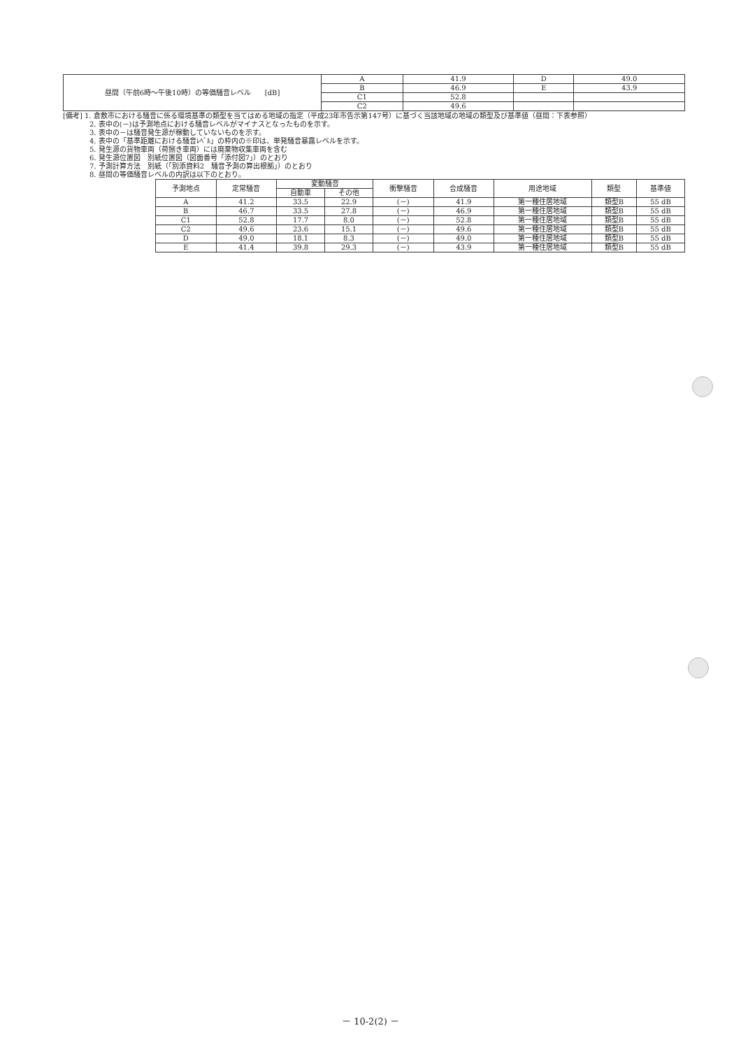| 昼間（午前6時～午後10時）の等価騒音レベル [dB] | A | 41.9 | D | 49.0 |
| | B | 46.9 | E | 43.9 |
| | C1 | 52.8 | | |
| | C2 | 49.6 | | |
[備考] 1. 倉敷市における騒音に係る環境基準の類型を当てはめる地域の指定（平成23年市告示第147号）に基づく当該地域の地域の類型及び基準値（昼間：下表参照）
2. 表中の(－)は予測地点における騒音レベルがマイナスとなったものを示す。
3. 表中の－は騒音発生源が稼動していないものを示す。
4. 表中の「基準距離における騒音ﾚﾍﾞﾙ」の枠内の※印は、単発騒音暴露レベルを示す。
5. 発生源の貨物車両（荷捌き車両）には廃棄物収集車両を含む
6. 発生源位置図　別紙位置図（図面番号「添付図7」）のとおり
7. 予測計算方法　別紙（「別添資料2　騒音予測の算出根拠」）のとおり
8. 昼間の等価騒音レベルの内訳は以下のとおり。
| 予測地点 | 定常騒音 | 変動騒音 | | 衝撃騒音 | 合成騒音 | 用途地域 | 類型 | 基準値 |
| --- | --- | --- | --- | --- | --- | --- | --- | --- |
| | | 自動車 | その他 | | | | | |
| A | 41.2 | 33.5 | 22.9 | (－) | 41.9 | 第一種住居地域 | 類型B | 55 dB |
| B | 46.7 | 33.5 | 27.8 | (－) | 46.9 | 第一種住居地域 | 類型B | 55 dB |
| C1 | 52.8 | 17.7 | 8.0 | (－) | 52.8 | 第一種住居地域 | 類型B | 55 dB |
| C2 | 49.6 | 23.6 | 15.1 | (－) | 49.6 | 第一種住居地域 | 類型B | 55 dB |
| D | 49.0 | 18.1 | 8.3 | (－) | 49.0 | 第一種住居地域 | 類型B | 55 dB |
| E | 41.4 | 39.8 | 29.3 | (－) | 43.9 | 第一種住居地域 | 類型B | 55 dB |
－ 10-2(2) －